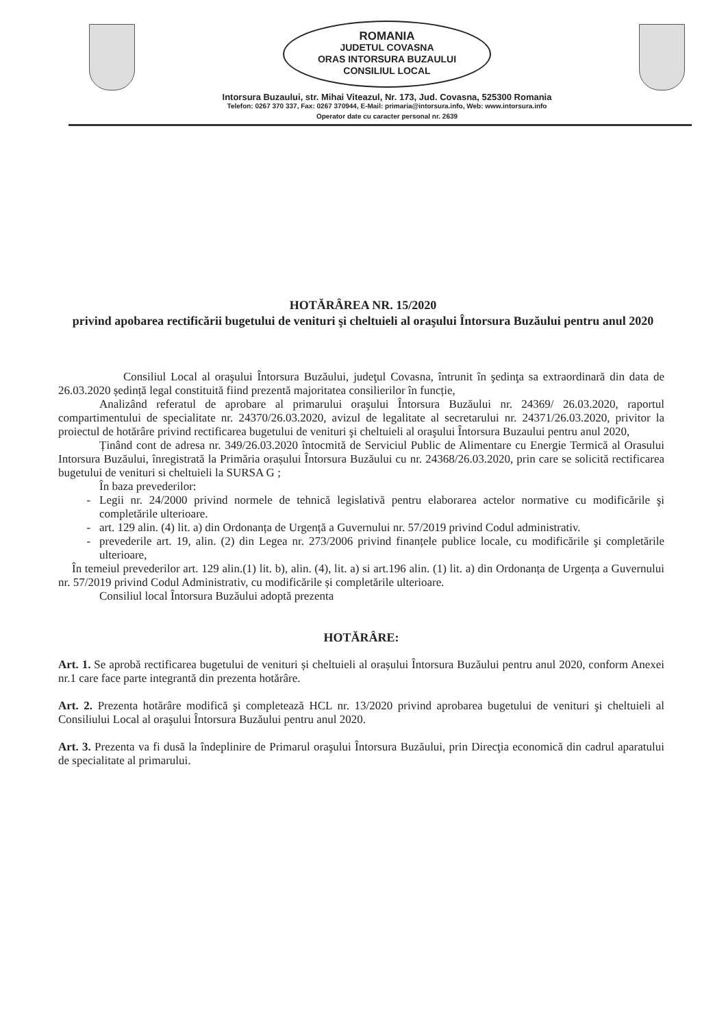ROMANIA
JUDETUL COVASNA
ORAS INTORSURA BUZAULUI
CONSILIUL LOCAL
Intorsura Buzaului, str. Mihai Viteazul, Nr. 173, Jud. Covasna, 525300 Romania
Telefon: 0267 370 337, Fax: 0267 370944, E-Mail: primaria@intorsura.info, Web: www.intorsura.info
Operator date cu caracter personal nr. 2639
HOTĂRÂREA NR. 15/2020
privind apobarea rectificării bugetului de venituri şi cheltuieli al oraşului Întorsura Buzăului pentru anul 2020
Consiliul Local al oraşului Întorsura Buzăului, judeţul Covasna, întrunit în şedinţa sa extraordinară din data de 26.03.2020 ședință legal constituită fiind prezentă majoritatea consilierilor în funcție,
Analizând referatul de aprobare al primarului oraşului Întorsura Buzăului nr. 24369/ 26.03.2020, raportul compartimentului de specialitate nr. 24370/26.03.2020, avizul de legalitate al secretarului nr. 24371/26.03.2020, privitor la proiectul de hotărâre privind rectificarea bugetului de venituri şi cheltuieli al oraşului Întorsura Buzaului pentru anul 2020,
Ținând cont de adresa nr. 349/26.03.2020 întocmită de Serviciul Public de Alimentare cu Energie Termică al Orasului Intorsura Buzăului, înregistrată la Primăria orașului Întorsura Buzăului cu nr. 24368/26.03.2020, prin care se solicită rectificarea bugetului de venituri si cheltuieli la SURSA G ;
În baza prevederilor:
Legii nr. 24/2000 privind normele de tehnică legislativă pentru elaborarea actelor normative cu modificările şi completările ulterioare.
art. 129 alin. (4) lit. a) din Ordonanța de Urgență a Guvernului nr. 57/2019 privind Codul administrativ.
prevederile art. 19, alin. (2) din Legea nr. 273/2006 privind finanțele publice locale, cu modificările şi completările ulterioare,
În temeiul prevederilor art. 129 alin.(1) lit. b), alin. (4), lit. a) si art.196 alin. (1) lit. a) din Ordonanța de Urgența a Guvernului nr. 57/2019 privind Codul Administrativ, cu modificările și completările ulterioare.
Consiliul local Întorsura Buzăului adoptă prezenta
HOTĂRÂRE:
Art. 1. Se aprobă rectificarea bugetului de venituri și cheltuieli al orașului Întorsura Buzăului pentru anul 2020, conform Anexei nr.1 care face parte integrantă din prezenta hotărâre.
Art. 2. Prezenta hotărâre modifică şi completează HCL nr. 13/2020 privind aprobarea bugetului de venituri şi cheltuieli al Consiliului Local al oraşului Întorsura Buzăului pentru anul 2020.
Art. 3. Prezenta va fi dusă la îndeplinire de Primarul oraşului Întorsura Buzăului, prin Direcţia economică din cadrul aparatului de specialitate al primarului.